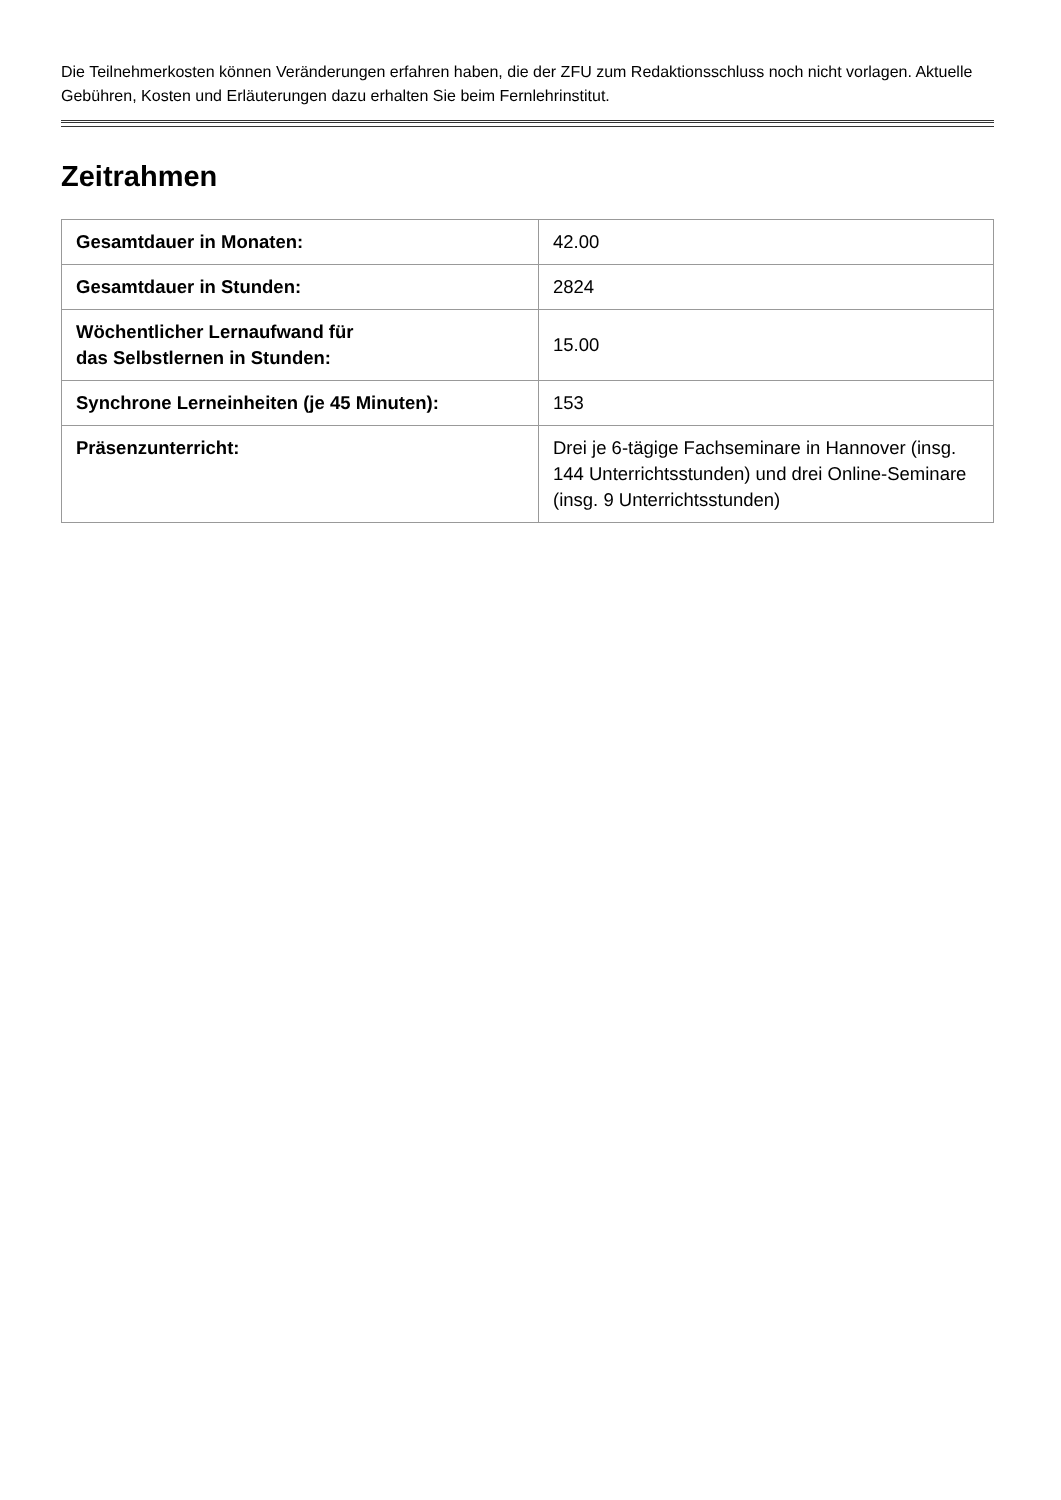Die Teilnehmerkosten können Veränderungen erfahren haben, die der ZFU zum Redaktionsschluss noch nicht vorlagen. Aktuelle Gebühren, Kosten und Erläuterungen dazu erhalten Sie beim Fernlehrinstitut.
Zeitrahmen
| Gesamtdauer in Monaten: | 42.00 |
| Gesamtdauer in Stunden: | 2824 |
| Wöchentlicher Lernaufwand für das Selbstlernen in Stunden: | 15.00 |
| Synchrone Lerneinheiten (je 45 Minuten): | 153 |
| Präsenzunterricht: | Drei je 6-tägige Fachseminare in Hannover (insg. 144 Unterrichtsstunden) und drei Online-Seminare (insg. 9 Unterrichtsstunden) |